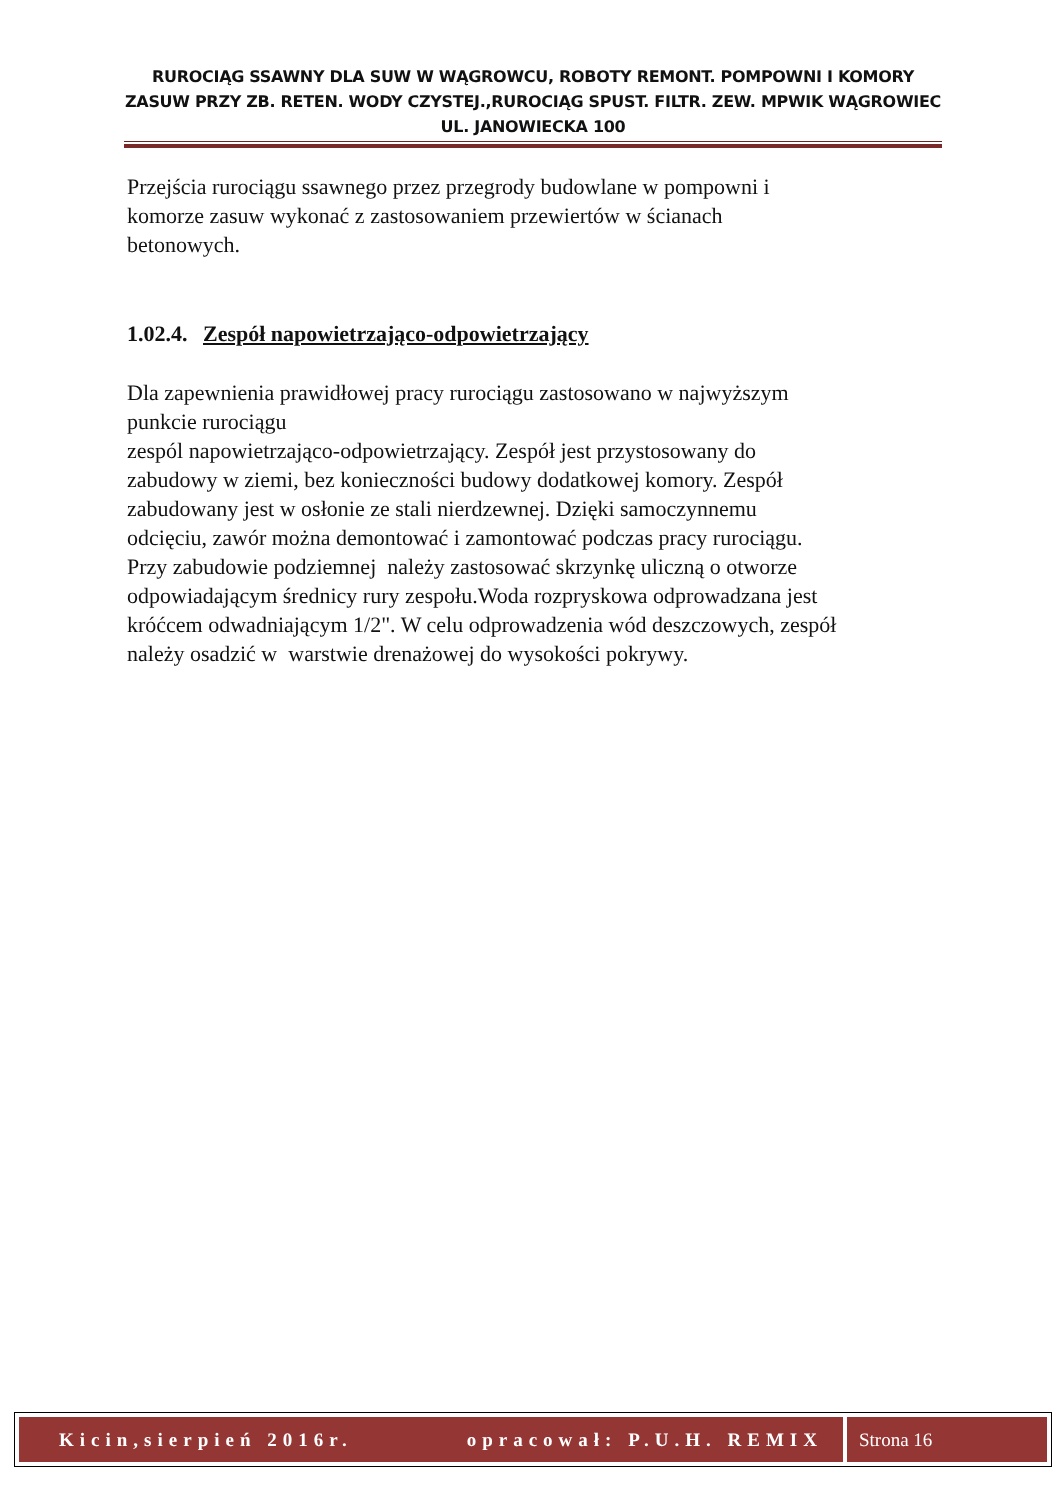RUROCIĄG SSAWNY DLA SUW W WĄGROWCU, ROBOTY REMONT. POMPOWNI I KOMORY ZASUW PRZY ZB. RETEN. WODY CZYSTEJ.,RUROCIĄG SPUST. FILTR. ZEW. MPWIK WĄGROWIEC UL. JANOWIECKA 100
Przejścia rurociągu ssawnego przez przegrody budowlane w pompowni i
komorze zasuw wykonać z zastosowaniem przewiertów w ścianach
betonowych.
1.02.4. Zespół napowietrzająco-odpowietrzający
Dla zapewnienia prawidłowej pracy rurociągu zastosowano w najwyższym
punkcie rurociągu
zespól napowietrzająco-odpowietrzający. Zespół jest przystosowany do
zabudowy w ziemi, bez konieczności budowy dodatkowej komory. Zespół
zabudowany jest w osłonie ze stali nierdzewnej. Dzięki samoczynnemu
odcięciu, zawór można demontować i zamontować podczas pracy rurociągu.
Przy zabudowie podziemnej należy zastosować skrzynkę uliczną o otworze
odpowiadającym średnicy rury zespołu.Woda rozpryskowa odprowadzana jest
króćcem odwadniającym 1/2". W celu odprowadzenia wód deszczowych, zespół
należy osadzić w warstwie drenażowej do wysokości pokrywy.
Kicin,sierpień 2016r. opracował: P.U.H. REMIX
Strona 16